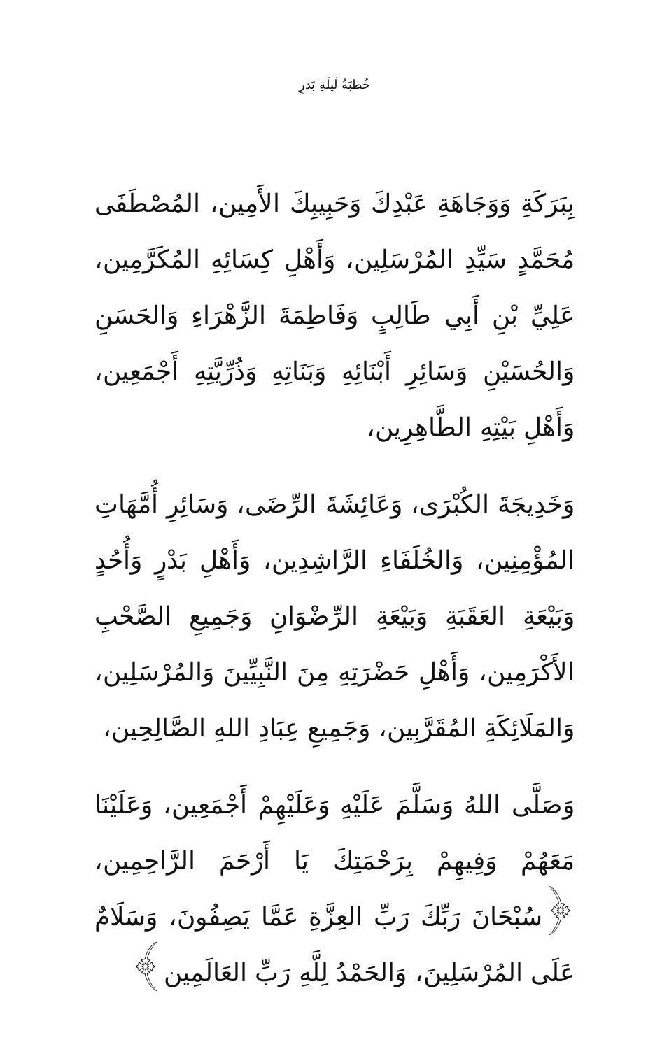خُطبَةُ لَيلَةِ بَدرٍ
بِبَرَكَةِ وَوَجَاهَةِ عَبْدِكَ وَحَبِيبِكَ الأَمِين، المُصْطَفَى مُحَمَّدٍ سَيِّدِ المُرْسَلِين، وَأَهْلِ كِسَائِهِ المُكَرَّمِين، عَلِيِّ بْنِ أَبِي طَالِبٍ وَفَاطِمَةَ الزَّهْرَاءِ وَالحَسَنِ وَالحُسَيْنِ وَسَائِرِ أَبْنَائِهِ وَبَنَاتِهِ وَذُرِّيَّتِهِ أَجْمَعِين، وَأَهْلِ بَيْتِهِ الطَّاهِرِين،
وَخَدِيجَةَ الكُبْرَى، وَعَائِشَةَ الرِّضَى، وَسَائِرِ أُمَّهَاتِ المُؤْمِنِين، وَالخُلَفَاءِ الرَّاشِدِين، وَأَهْلِ بَدْرٍ وَأُحُدٍ وَبَيْعَةِ العَقَبَةِ وَبَيْعَةِ الرِّضْوَانِ وَجَمِيعِ الصَّحْبِ الأَكْرَمِين، وَأَهْلِ حَضْرَتِهِ مِنَ النَّبِيِّينَ وَالمُرْسَلِين، وَالمَلَائِكَةِ المُقَرَّبِين، وَجَمِيعِ عِبَادِ اللهِ الصَّالِحِين،
وَصَلَّى اللهُ وَسَلَّمَ عَلَيْهِ وَعَلَيْهِمْ أَجْمَعِين، وَعَلَيْنَا مَعَهُمْ وَفِيهِمْ بِرَحْمَتِكَ يَا أَرْحَمَ الرَّاحِمِين، ﴿سُبْحَانَ رَبِّكَ رَبِّ العِزَّةِ عَمَّا يَصِفُونَ، وَسَلَامٌ عَلَى المُرْسَلِينَ، وَالحَمْدُ لِلَّهِ رَبِّ العَالَمِين﴾